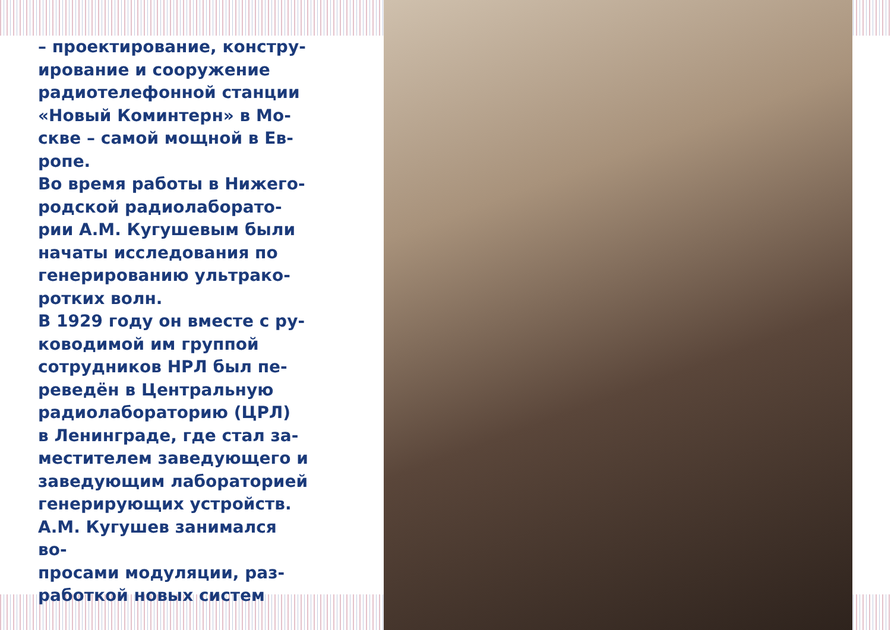– проектирование, констру-
ирование и сооружение
радиотелефонной станции
«Новый Коминтерн» в Мо-
скве – самой мощной в Ев-
ропе.
Во время работы в Нижего-
родской радиолаборато-
рии А.М. Кугушевым были
начаты исследования по
генерированию ультрако-
ротких волн.
В 1929 году он вместе с ру-
ководимой им группой
сотрудников НРЛ был пе-
реведён в Центральную
радиолабораторию (ЦРЛ)
в Ленинграде, где стал за-
местителем заведующего и
заведующим лабораторией
генерирующих устройств.
А.М. Кугушев занимался во-
просами модуляции, раз-
работкой новых систем